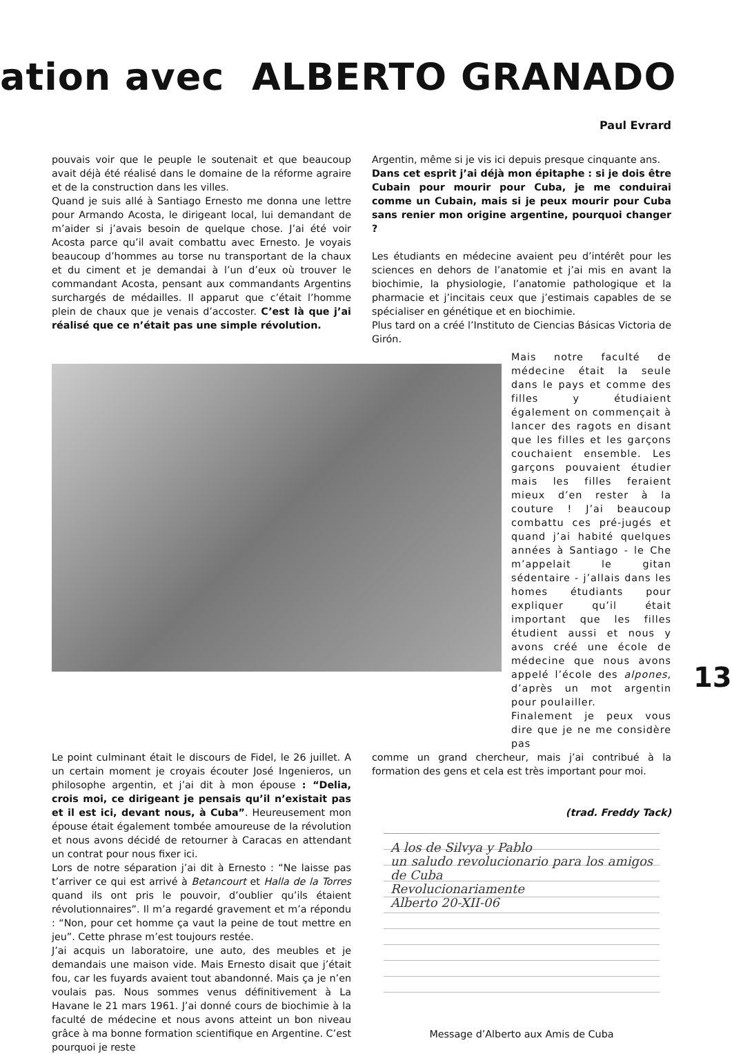ation avec ALBERTO GRANADO
Paul Evrard
pouvais voir que le peuple le soutenait et que beaucoup avait déjà été réalisé dans le domaine de la réforme agraire et de la construction dans les villes.
Quand je suis allé à Santiago Ernesto me donna une lettre pour Armando Acosta, le dirigeant local, lui demandant de m’aider si j’avais besoin de quelque chose. J’ai été voir Acosta parce qu’il avait combattu avec Ernesto. Je voyais beaucoup d’hommes au torse nu transportant de la chaux et du ciment et je demandai à l’un d’eux où trouver le commandant Acosta, pensant aux commandants Argentins surchargés de médailles. Il apparut que c’était l’homme plein de chaux que je venais d’accoster. C’est là que j’ai réalisé que ce n’était pas une simple révolution.
Argentin, même si je vis ici depuis presque cinquante ans.
Dans cet esprit j’ai déjà mon épitaphe : si je dois être Cubain pour mourir pour Cuba, je me conduirai comme un Cubain, mais si je peux mourir pour Cuba sans renier mon origine argentine, pourquoi changer ?
Les étudiants en médecine avaient peu d’intérêt pour les sciences en dehors de l’anatomie et j’ai mis en avant la biochimie, la physiologie, l’anatomie pathologique et la pharmacie et j’incitais ceux que j’estimais capables de se spécialiser en génétique et en biochimie.
Plus tard on a créé l’Instituto de Ciencias Básicas Victoria de Girón.
Mais notre faculté de médecine était la seule dans le pays et comme des filles y étudiaient également on commençait à lancer des ragots en disant que les filles et les garçons couchaient ensemble. Les garçons pouvaient étudier mais les filles feraient mieux d’en rester à la couture ! J’ai beaucoup combattu ces pré-jugés et quand j’ai habité quelques années à Santiago - le Che m’appelait le gitan sédentaire - j’allais dans les homes étudiants pour expliquer qu’il était important que les filles étudient aussi et nous y avons créé une école de médecine que nous avons appelé l’école des alpones, d’après un mot argentin pour poulailler.
Finalement je peux vous dire que je ne me considère pas
Le point culminant était le discours de Fidel, le 26 juillet. A un certain moment je croyais écouter José Ingenieros, un philosophe argentin, et j’ai dit à mon épouse : “Delia, crois moi, ce dirigeant je pensais qu’il n’existait pas et il est ici, devant nous, à Cuba”. Heureusement mon épouse était également tombée amoureuse de la révolution et nous avons décidé de retourner à Caracas en attendant un contrat pour nous fixer ici.
Lors de notre séparation j’ai dit à Ernesto : “Ne laisse pas t’arriver ce qui est arrivé à Betancourt et Halla de la Torres quand ils ont pris le pouvoir, d’oublier qu’ils étaient révolutionnaires”. Il m’a regardé gravement et m’a répondu : “Non, pour cet homme ça vaut la peine de tout mettre en jeu”. Cette phrase m’est toujours restée.
J’ai acquis un laboratoire, une auto, des meubles et je demandais une maison vide. Mais Ernesto disait que j’était fou, car les fuyards avaient tout abandonné. Mais ça je n’en voulais pas. Nous sommes venus définitivement à La Havane le 21 mars 1961. J’ai donné cours de biochimie à la faculté de médecine et nous avons atteint un bon niveau grâce à ma bonne formation scientifique en Argentine. C’est pourquoi je reste
comme un grand chercheur, mais j’ai contribué à la formation des gens et cela est très important pour moi.
(trad. Freddy Tack)
A los de Silvya y Pablo
un saludo revolucionario para los amigos de Cuba
Revolucionariamente
Alberto 20-XII-06
Message d’Alberto aux Amis de Cuba
13